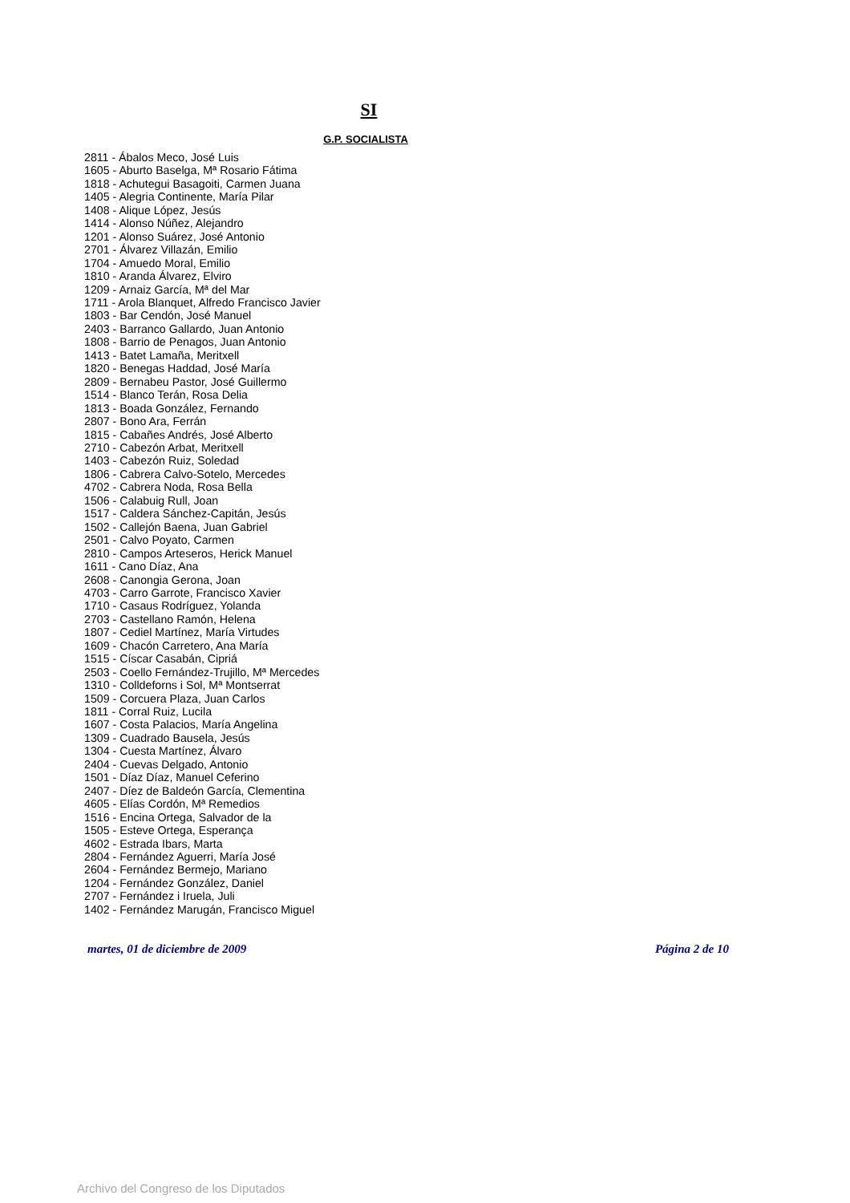SI
G.P. SOCIALISTA
2811 - Ábalos Meco, José Luis
1605 - Aburto Baselga, Mª Rosario Fátima
1818 - Achutegui Basagoiti, Carmen Juana
1405 - Alegria Continente, María Pilar
1408 - Alique López, Jesús
1414 - Alonso Núñez, Alejandro
1201 - Alonso Suárez, José Antonio
2701 - Álvarez Villazán, Emilio
1704 - Amuedo Moral, Emilio
1810 - Aranda Álvarez, Elviro
1209 - Arnaiz García, Mª del Mar
1711 - Arola Blanquet, Alfredo Francisco Javier
1803 - Bar Cendón, José Manuel
2403 - Barranco Gallardo, Juan Antonio
1808 - Barrio de Penagos, Juan Antonio
1413 - Batet Lamaña, Meritxell
1820 - Benegas Haddad, José María
2809 - Bernabeu Pastor, José Guillermo
1514 - Blanco Terán, Rosa Delia
1813 - Boada González, Fernando
2807 - Bono Ara, Ferrán
1815 - Cabañes Andrés, José Alberto
2710 - Cabezón Arbat, Meritxell
1403 - Cabezón Ruiz, Soledad
1806 - Cabrera Calvo-Sotelo, Mercedes
4702 - Cabrera Noda, Rosa Bella
1506 - Calabuig Rull, Joan
1517 - Caldera Sánchez-Capitán, Jesús
1502 - Callejón Baena, Juan Gabriel
2501 - Calvo Poyato, Carmen
2810 - Campos Arteseros, Herick Manuel
1611 - Cano Díaz, Ana
2608 - Canongia Gerona, Joan
4703 - Carro Garrote, Francisco Xavier
1710 - Casaus Rodríguez, Yolanda
2703 - Castellano Ramón, Helena
1807 - Cediel Martínez, María Virtudes
1609 - Chacón Carretero, Ana María
1515 - Císcar Casabán, Cipriá
2503 - Coello Fernández-Trujillo, Mª Mercedes
1310 - Colldeforns i Sol, Mª Montserrat
1509 - Corcuera Plaza, Juan Carlos
1811 - Corral Ruiz, Lucila
1607 - Costa Palacios, María Angelina
1309 - Cuadrado Bausela, Jesús
1304 - Cuesta Martínez, Álvaro
2404 - Cuevas Delgado, Antonio
1501 - Díaz Díaz, Manuel Ceferino
2407 - Díez de Baldeón García, Clementina
4605 - Elías Cordón, Mª Remedios
1516 - Encina Ortega, Salvador de la
1505 - Esteve Ortega, Esperança
4602 - Estrada Ibars, Marta
2804 - Fernández Aguerri, María José
2604 - Fernández Bermejo, Mariano
1204 - Fernández González, Daniel
2707 - Fernández i Iruela, Juli
1402 - Fernández Marugán, Francisco Miguel
martes, 01 de diciembre de 2009 Página 2 de 10
Archivo del Congreso de los Diputados